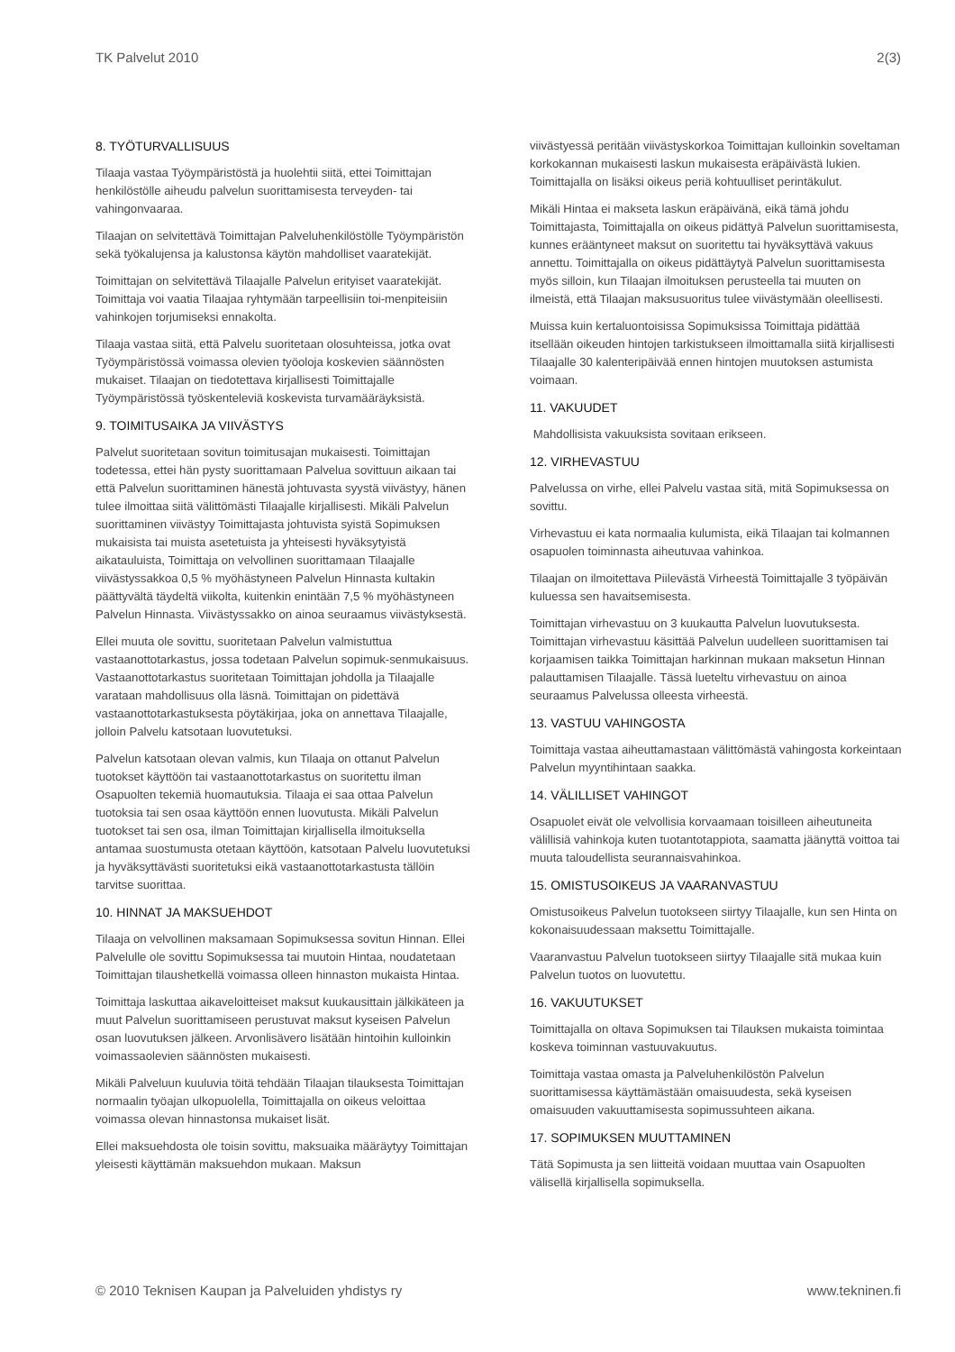TK Palvelut 2010 2(3)
8. TYÖTURVALLISUUS
Tilaaja vastaa Työympäristöstä ja huolehtii siitä, ettei Toimittajan henkilöstölle aiheudu palvelun suorittamisesta terveyden- tai vahingonvaaraa.
Tilaajan on selvitettävä Toimittajan Palveluhenkilöstölle Työympäristön sekä työkalujensa ja kalustonsa käytön mahdolliset vaaratekijät.
Toimittajan on selvitettävä Tilaajalle Palvelun erityiset vaaratekijät. Toimittaja voi vaatia Tilaajaa ryhtymään tarpeellisiin toi-menpiteisiin vahinkojen torjumiseksi ennakolta.
Tilaaja vastaa siitä, että Palvelu suoritetaan olosuhteissa, jotka ovat Työympäristössä voimassa olevien työoloja koskevien säännösten mukaiset. Tilaajan on tiedotettava kirjallisesti Toimittajalle Työympäristössä työskenteleviä koskevista turvamääräyksistä.
9. TOIMITUSAIKA JA VIIVÄSTYS
Palvelut suoritetaan sovitun toimitusajan mukaisesti. Toimittajan todetessa, ettei hän pysty suorittamaan Palvelua sovittuun aikaan tai että Palvelun suorittaminen hänestä johtuvasta syystä viivästyy, hänen tulee ilmoittaa siitä välittömästi Tilaajalle kirjallisesti. Mikäli Palvelun suorittaminen viivästyy Toimittajasta johtuvista syistä Sopimuksen mukaisista tai muista asetetuista ja yhteisesti hyväksytyistä aikatauluista, Toimittaja on velvollinen suorittamaan Tilaajalle viivästyssakkoa 0,5 % myöhästyneen Palvelun Hinnasta kultakin päättyvältä täydeltä viikolta, kuitenkin enintään 7,5 % myöhästyneen Palvelun Hinnasta. Viivästyssakko on ainoa seuraamus viivästyksestä.
Ellei muuta ole sovittu, suoritetaan Palvelun valmistuttua vastaanottotarkastus, jossa todetaan Palvelun sopimuk-senmukaisuus. Vastaanottotarkastus suoritetaan Toimittajan johdolla ja Tilaajalle varataan mahdollisuus olla läsnä. Toimittajan on pidettävä vastaanottotarkastuksesta pöytäkirjaa, joka on annettava Tilaajalle, jolloin Palvelu katsotaan luovutetuksi.
Palvelun katsotaan olevan valmis, kun Tilaaja on ottanut Palvelun tuotokset käyttöön tai vastaanottotarkastus on suoritettu ilman Osapuolten tekemiä huomautuksia. Tilaaja ei saa ottaa Palvelun tuotoksia tai sen osaa käyttöön ennen luovutusta. Mikäli Palvelun tuotokset tai sen osa, ilman Toimittajan kirjallisella ilmoituksella antamaa suostumusta otetaan käyttöön, katsotaan Palvelu luovutetuksi ja hyväksyttävästi suoritetuksi eikä vastaanottotarkastusta tällöin tarvitse suorittaa.
10. HINNAT JA MAKSUEHDOT
Tilaaja on velvollinen maksamaan Sopimuksessa sovitun Hinnan. Ellei Palvelulle ole sovittu Sopimuksessa tai muutoin Hintaa, noudatetaan Toimittajan tilaushetkellä voimassa olleen hinnaston mukaista Hintaa.
Toimittaja laskuttaa aikaveloitteiset maksut kuukausittain jälkikäteen ja muut Palvelun suorittamiseen perustuvat maksut kyseisen Palvelun osan luovutuksen jälkeen. Arvonlisävero lisätään hintoihin kulloinkin voimassaolevien säännösten mukaisesti.
Mikäli Palveluun kuuluvia töitä tehdään Tilaajan tilauksesta Toimittajan normaalin työajan ulkopuolella, Toimittajalla on oikeus veloittaa voimassa olevan hinnastonsa mukaiset lisät.
Ellei maksuehdosta ole toisin sovittu, maksuaika määräytyy Toimittajan yleisesti käyttämän maksuehdon mukaan. Maksun
viivästyessä peritään viivästyskorkoa Toimittajan kulloinkin soveltaman korkokannan mukaisesti laskun mukaisesta eräpäivästä lukien. Toimittajalla on lisäksi oikeus periä kohtuulliset perintäkulut.
Mikäli Hintaa ei makseta laskun eräpäivänä, eikä tämä johdu Toimittajasta, Toimittajalla on oikeus pidättyä Palvelun suorittamisesta, kunnes erääntyneet maksut on suoritettu tai hyväksyttävä vakuus annettu. Toimittajalla on oikeus pidättäytyä Palvelun suorittamisesta myös silloin, kun Tilaajan ilmoituksen perusteella tai muuten on ilmeistä, että Tilaajan maksusuoritus tulee viivästymään oleellisesti.
Muissa kuin kertaluontoisissa Sopimuksissa Toimittaja pidättää itsellään oikeuden hintojen tarkistukseen ilmoittamalla siitä kirjallisesti Tilaajalle 30 kalenteripäivää ennen hintojen muutoksen astumista voimaan.
11. VAKUUDET
Mahdollisista vakuuksista sovitaan erikseen.
12. VIRHEVASTUU
Palvelussa on virhe, ellei Palvelu vastaa sitä, mitä Sopimuksessa on sovittu.
Virhevastuu ei kata normaalia kulumista, eikä Tilaajan tai kolmannen osapuolen toiminnasta aiheutuvaa vahinkoa.
Tilaajan on ilmoitettava Piilevästä Virheestä Toimittajalle 3 työpäivän kuluessa sen havaitsemisesta.
Toimittajan virhevastuu on 3 kuukautta Palvelun luovutuksesta. Toimittajan virhevastuu käsittää Palvelun uudelleen suorittamisen tai korjaamisen taikka Toimittajan harkinnan mukaan maksetun Hinnan palauttamisen Tilaajalle. Tässä lueteltu virhevastuu on ainoa seuraamus Palvelussa olleesta virheestä.
13. VASTUU VAHINGOSTA
Toimittaja vastaa aiheuttamastaan välittömästä vahingosta korkeintaan Palvelun myyntihintaan saakka.
14. VÄLILLISET VAHINGOT
Osapuolet eivät ole velvollisia korvaamaan toisilleen aiheutuneita välillisiä vahinkoja kuten tuotantotappiota, saamatta jäänyttä voittoa tai muuta taloudellista seurannaisvahinkoa.
15. OMISTUSOIKEUS JA VAARANVASTUU
Omistusoikeus Palvelun tuotokseen siirtyy Tilaajalle, kun sen Hinta on kokonaisuudessaan maksettu Toimittajalle.
Vaaranvastuu Palvelun tuotokseen siirtyy Tilaajalle sitä mukaa kuin Palvelun tuotos on luovutettu.
16. VAKUUTUKSET
Toimittajalla on oltava Sopimuksen tai Tilauksen mukaista toimintaa koskeva toiminnan vastuuvakuutus.
Toimittaja vastaa omasta ja Palveluhenkilöstön Palvelun suorittamisessa käyttämästään omaisuudesta, sekä kyseisen omaisuuden vakuuttamisesta sopimussuhteen aikana.
17. SOPIMUKSEN MUUTTAMINEN
Tätä Sopimusta ja sen liitteitä voidaan muuttaa vain Osapuolten välisellä kirjallisella sopimuksella.
© 2010 Teknisen Kaupan ja Palveluiden yhdistys ry www.tekninen.fi